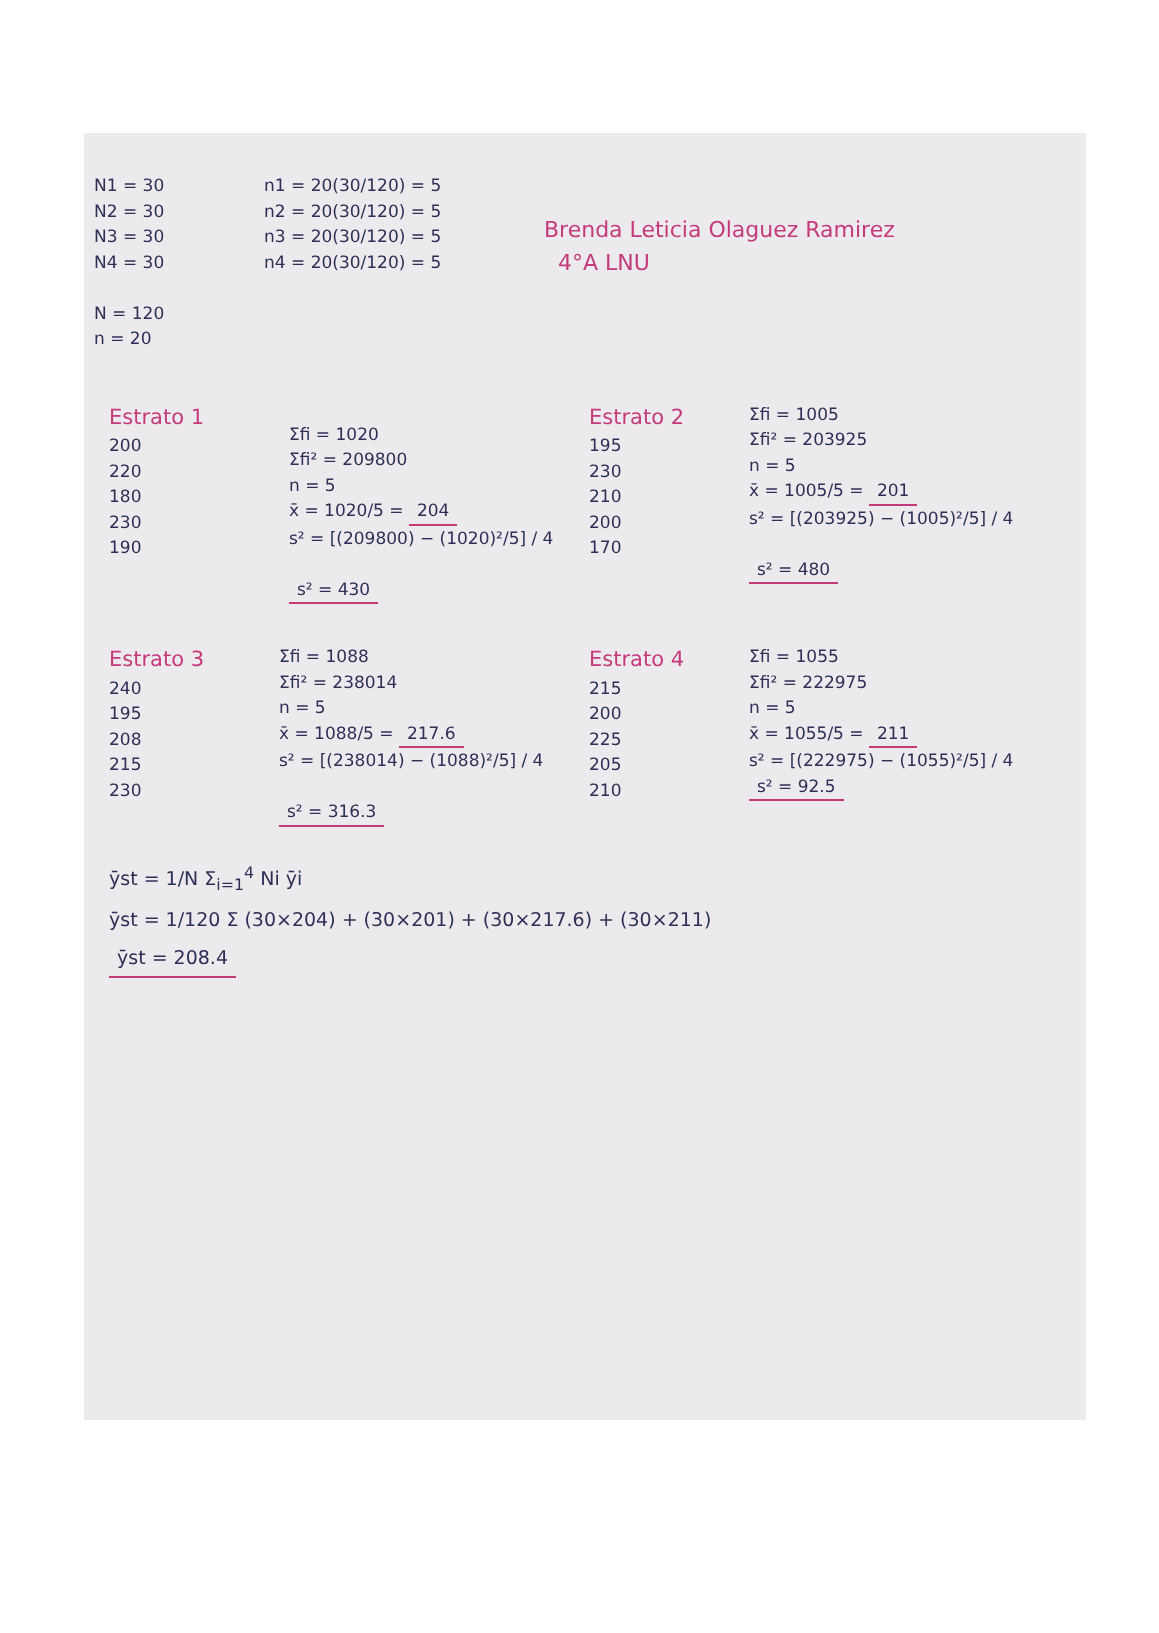N1 = 30
N2 = 30
N3 = 30
N4 = 30
N = 120
n = 20
n1 = 20(30/120) = 5
n2 = 20(30/120) = 5
n3 = 20(30/120) = 5
n4 = 20(30/120) = 5
Brenda Leticia Olaguez Ramirez
4°A LNU
Estrato 1
200
220
180
230
190
Σfi = 1020
Σfi² = 209800
n = 5
x̄ = 1020/5 = 204
s² = [(209800) − (1020)²/5] / 4
s² = 430
Estrato 2
195
230
210
200
170
Σfi = 1005
Σfi² = 203925
n = 5
x̄ = 1005/5 = 201
s² = [(203925) − (1005)²/5] / 4
s² = 480
Estrato 3
240
195
208
215
230
Σfi = 1088
Σfi² = 238014
n = 5
x̄ = 1088/5 = 217.6
s² = [(238014) − (1088)²/5] / 4
s² = 316.3
Estrato 4
215
200
225
205
210
Σfi = 1055
Σfi² = 222975
n = 5
x̄ = 1055/5 = 211
s² = [(222975) − (1055)²/5] / 4
s² = 92.5
ȳst = 1/N Σ<sub>i=1</sub><sup>4</sup> Ni ȳi
ȳst = 1/120 Σ (30×204) + (30×201) + (30×217.6) + (30×211)
ȳst = 208.4